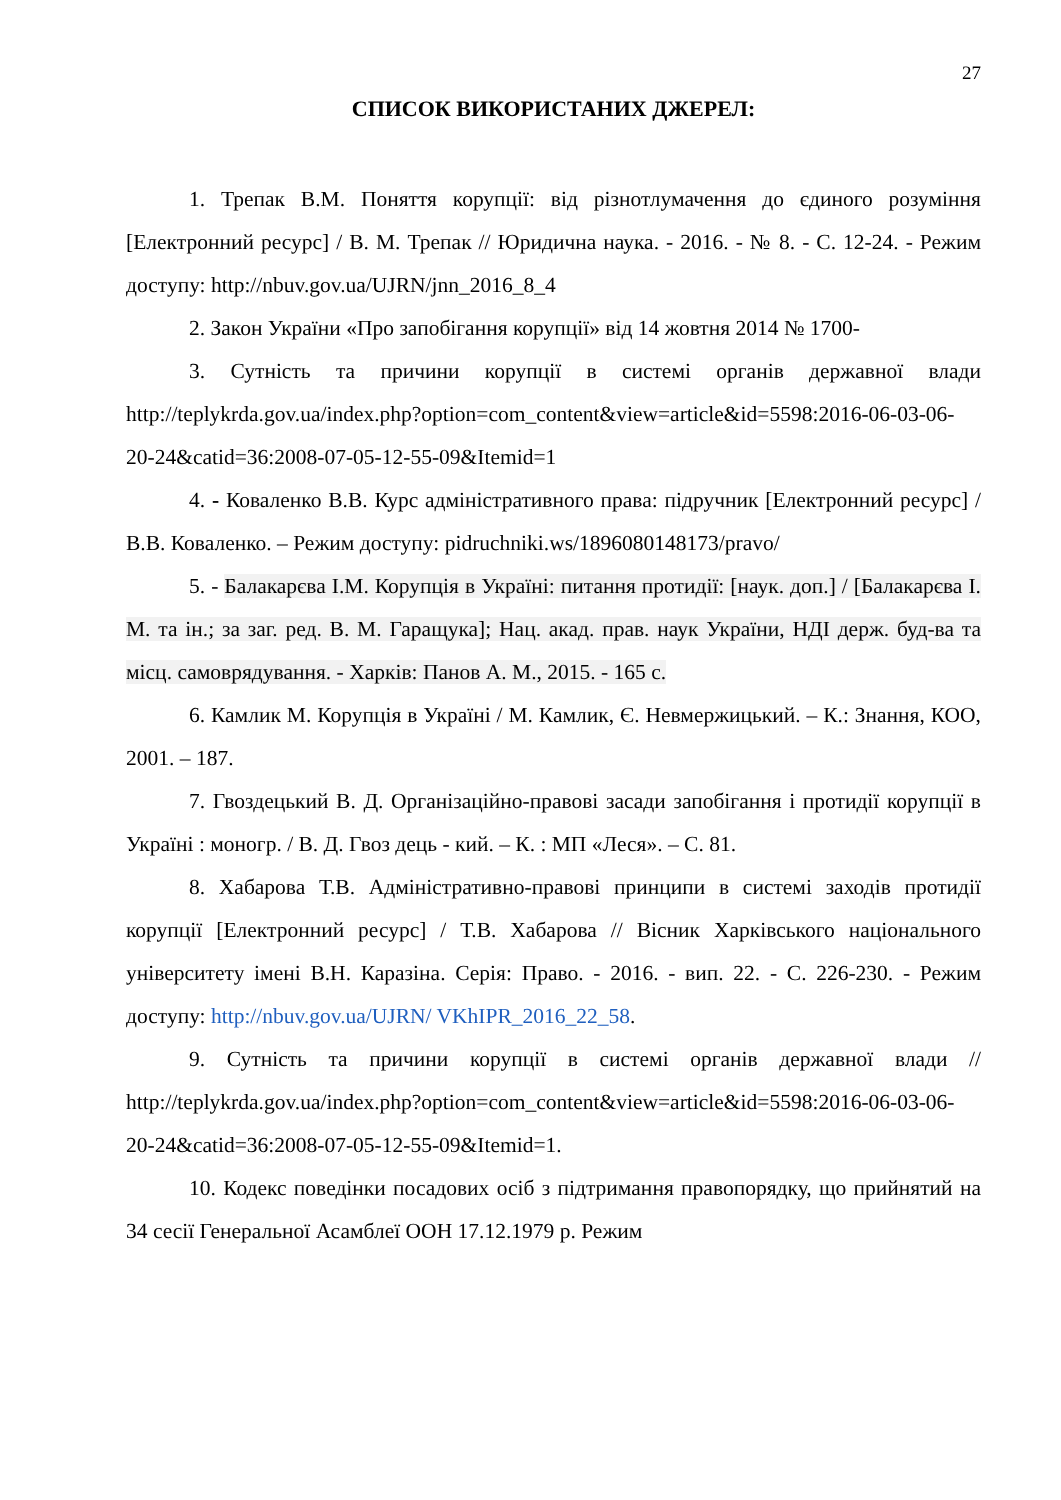27
СПИСОК ВИКОРИСТАНИХ ДЖЕРЕЛ:
1. Трепак В.М. Поняття корупції: від різнотлумачення до єдиного розуміння [Електронний ресурс] / В. М. Трепак // Юридична наука. - 2016. - № 8. - С. 12-24. - Режим доступу: http://nbuv.gov.ua/UJRN/jnn_2016_8_4
2. Закон України «Про запобігання корупції» від 14 жовтня 2014 № 1700-
3. Сутність та причини корупції в системі органів державної влади http://teplykrda.gov.ua/index.php?option=com_content&view=article&id=5598:2016-06-03-06-20-24&catid=36:2008-07-05-12-55-09&Itemid=1
4. - Коваленко В.В. Курс адміністративного права: підручник [Електронний ресурс] / В.В. Коваленко. – Режим доступу: pidruchniki.ws/1896080148173/pravo/
5. - Балакарєва І.М. Корупція в Україні: питання протидії: [наук. доп.] / [Балакарєва І. М. та ін.; за заг. ред. В. М. Гаращука]; Нац. акад. прав. наук України, НДІ держ. буд-ва та місц. самоврядування. - Харків: Панов А. М., 2015. - 165 с.
6. Камлик М. Корупція в Україні / М. Камлик, Є. Невмержицький. – К.: Знання, КОО, 2001. – 187.
7. Гвоздецький В. Д. Організаційно-правові засади запобігання і протидії корупції в Україні : моногр. / В. Д. Гвоз дець - кий. – К. : МП «Леся». – С. 81.
8. Хабарова Т.В. Адміністративно-правові принципи в системі заходів протидії корупції [Електронний ресурс] / Т.В. Хабарова // Вісник Харківського національного університету імені В.Н. Каразіна. Серія: Право. - 2016. - вип. 22. - С. 226-230. - Режим доступу: http://nbuv.gov.ua/UJRN/ VKhIPR_2016_22_58.
9. Сутність та причини корупції в системі органів державної влади // http://teplykrda.gov.ua/index.php?option=com_content&view=article&id=5598:2016-06-03-06-20-24&catid=36:2008-07-05-12-55-09&Itemid=1.
10. Кодекс поведінки посадових осіб з підтримання правопорядку, що прийнятий на 34 сесії Генеральної Асамблеї ООН 17.12.1979 р. Режим